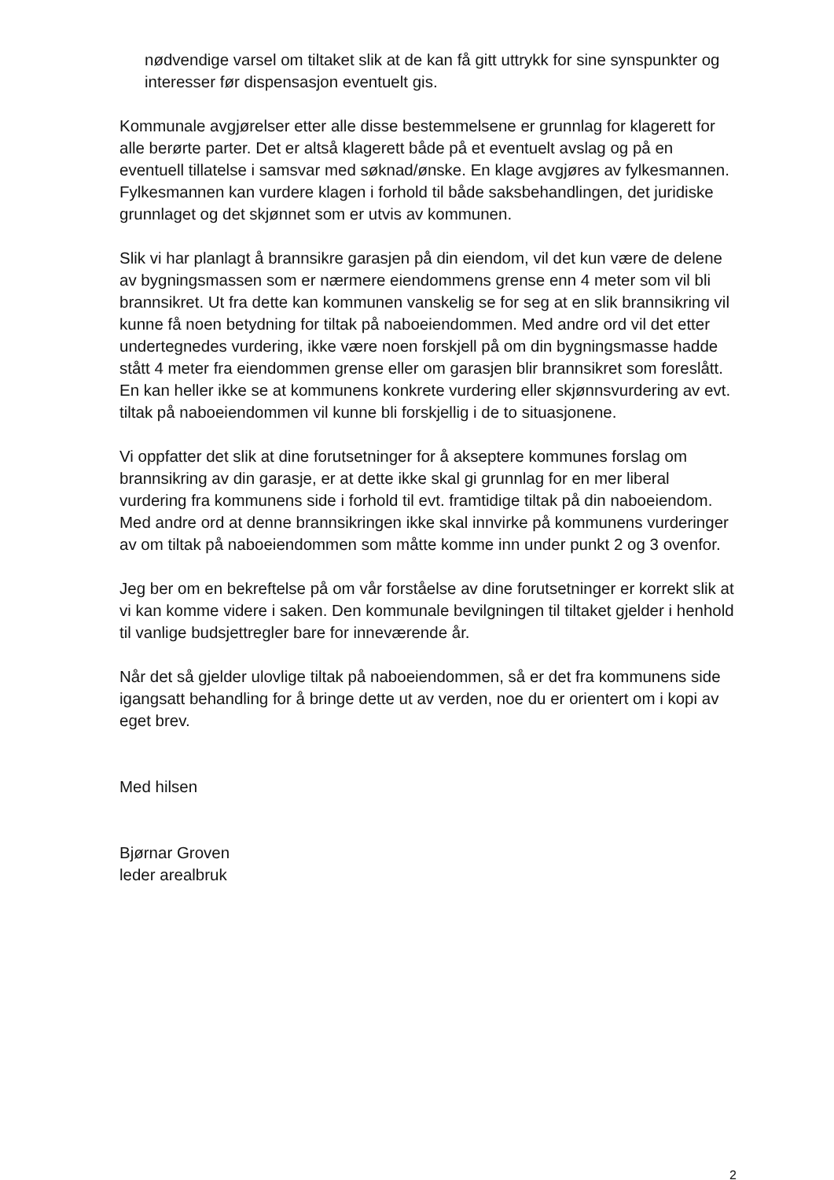nødvendige varsel om tiltaket slik at de kan få gitt uttrykk for sine synspunkter og interesser før dispensasjon eventuelt gis.
Kommunale avgjørelser etter alle disse bestemmelsene er grunnlag for klagerett for alle berørte parter. Det er altså klagerett både på et eventuelt avslag og på en eventuell tillatelse i samsvar med søknad/ønske. En klage avgjøres av fylkesmannen. Fylkesmannen kan vurdere klagen i forhold til både saksbehandlingen, det juridiske grunnlaget og det skjønnet som er utvis av kommunen.
Slik vi har planlagt å brannsikre garasjen på din eiendom, vil det kun være de delene av bygningsmassen som er nærmere eiendommens grense enn 4 meter som vil bli brannsikret. Ut fra dette kan kommunen vanskelig se for seg at en slik brannsikring vil kunne få noen betydning for tiltak på naboeiendommen. Med andre ord vil det etter undertegnedes vurdering, ikke være noen forskjell på om din bygningsmasse hadde stått 4 meter fra eiendommen grense eller om garasjen blir brannsikret som foreslått. En kan heller ikke se at kommunens konkrete vurdering eller skjønnsvurdering av evt. tiltak på naboeiendommen vil kunne bli forskjellig i de to situasjonene.
Vi oppfatter det slik at dine forutsetninger for å akseptere kommunes forslag om brannsikring av din garasje, er at dette ikke skal gi grunnlag for en mer liberal vurdering fra kommunens side i forhold til evt. framtidige tiltak på din naboeiendom. Med andre ord at denne brannsikringen ikke skal innvirke på kommunens vurderinger av om tiltak på naboeiendommen som måtte komme inn under punkt 2 og 3 ovenfor.
Jeg ber om en bekreftelse på om vår forståelse av dine forutsetninger er korrekt slik at vi kan komme videre i saken. Den kommunale bevilgningen til tiltaket gjelder i henhold til vanlige budsjettregler bare for inneværende år.
Når det så gjelder ulovlige tiltak på naboeiendommen, så er det fra kommunens side igangsatt behandling for å bringe dette ut av verden, noe du er orientert om i kopi av eget brev.
Med hilsen
Bjørnar Groven
leder arealbruk
2